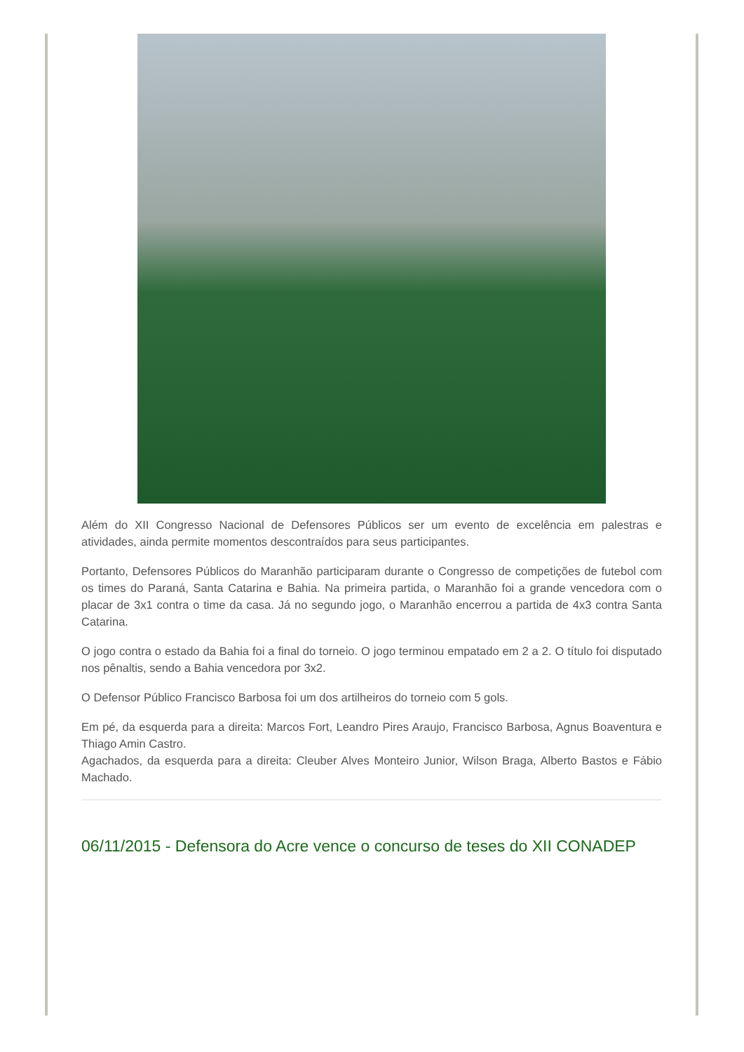Além do XII Congresso Nacional de Defensores Públicos ser um evento de excelência em palestras e atividades, ainda permite momentos descontraídos para seus participantes.
Portanto, Defensores Públicos do Maranhão participaram durante o Congresso de competições de futebol com os times do Paraná, Santa Catarina e Bahia. Na primeira partida, o Maranhão foi a grande vencedora com o placar de 3x1 contra o time da casa. Já no segundo jogo, o Maranhão encerrou a partida de 4x3 contra Santa Catarina.
O jogo contra o estado da Bahia foi a final do torneio. O jogo terminou empatado em 2 a 2. O título foi disputado nos pênaltis, sendo a Bahia vencedora por 3x2.
O Defensor Público Francisco Barbosa foi um dos artilheiros do torneio com 5 gols.
Em pé, da esquerda para a direita: Marcos Fort, Leandro Pires Araujo, Francisco Barbosa, Agnus Boaventura e Thiago Amin Castro.
Agachados, da esquerda para a direita: Cleuber Alves Monteiro Junior, Wilson Braga, Alberto Bastos e Fábio Machado.
06/11/2015 - Defensora do Acre vence o concurso de teses do XII CONADEP